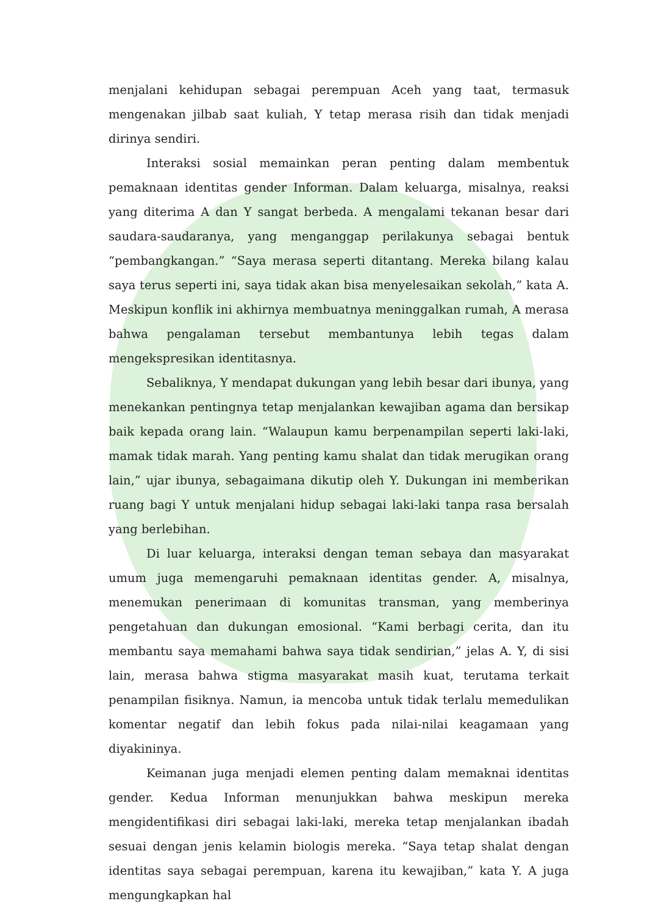menjalani kehidupan sebagai perempuan Aceh yang taat, termasuk mengenakan jilbab saat kuliah, Y tetap merasa risih dan tidak menjadi dirinya sendiri.
Interaksi sosial memainkan peran penting dalam membentuk pemaknaan identitas gender Informan. Dalam keluarga, misalnya, reaksi yang diterima A dan Y sangat berbeda. A mengalami tekanan besar dari saudara-saudaranya, yang menganggap perilakunya sebagai bentuk “pembangkangan.” “Saya merasa seperti ditantang. Mereka bilang kalau saya terus seperti ini, saya tidak akan bisa menyelesaikan sekolah,” kata A. Meskipun konflik ini akhirnya membuatnya meninggalkan rumah, A merasa bahwa pengalaman tersebut membantunya lebih tegas dalam mengekspresikan identitasnya.
Sebaliknya, Y mendapat dukungan yang lebih besar dari ibunya, yang menekankan pentingnya tetap menjalankan kewajiban agama dan bersikap baik kepada orang lain. “Walaupun kamu berpenampilan seperti laki-laki, mamak tidak marah. Yang penting kamu shalat dan tidak merugikan orang lain,” ujar ibunya, sebagaimana dikutip oleh Y. Dukungan ini memberikan ruang bagi Y untuk menjalani hidup sebagai laki-laki tanpa rasa bersalah yang berlebihan.
Di luar keluarga, interaksi dengan teman sebaya dan masyarakat umum juga memengaruhi pemaknaan identitas gender. A, misalnya, menemukan penerimaan di komunitas transman, yang memberinya pengetahuan dan dukungan emosional. “Kami berbagi cerita, dan itu membantu saya memahami bahwa saya tidak sendirian,” jelas A. Y, di sisi lain, merasa bahwa stigma masyarakat masih kuat, terutama terkait penampilan fisiknya. Namun, ia mencoba untuk tidak terlalu memedulikan komentar negatif dan lebih fokus pada nilai-nilai keagamaan yang diyakininya.
Keimanan juga menjadi elemen penting dalam memaknai identitas gender. Kedua Informan menunjukkan bahwa meskipun mereka mengidentifikasi diri sebagai laki-laki, mereka tetap menjalankan ibadah sesuai dengan jenis kelamin biologis mereka. “Saya tetap shalat dengan identitas saya sebagai perempuan, karena itu kewajiban,” kata Y. A juga mengungkapkan hal